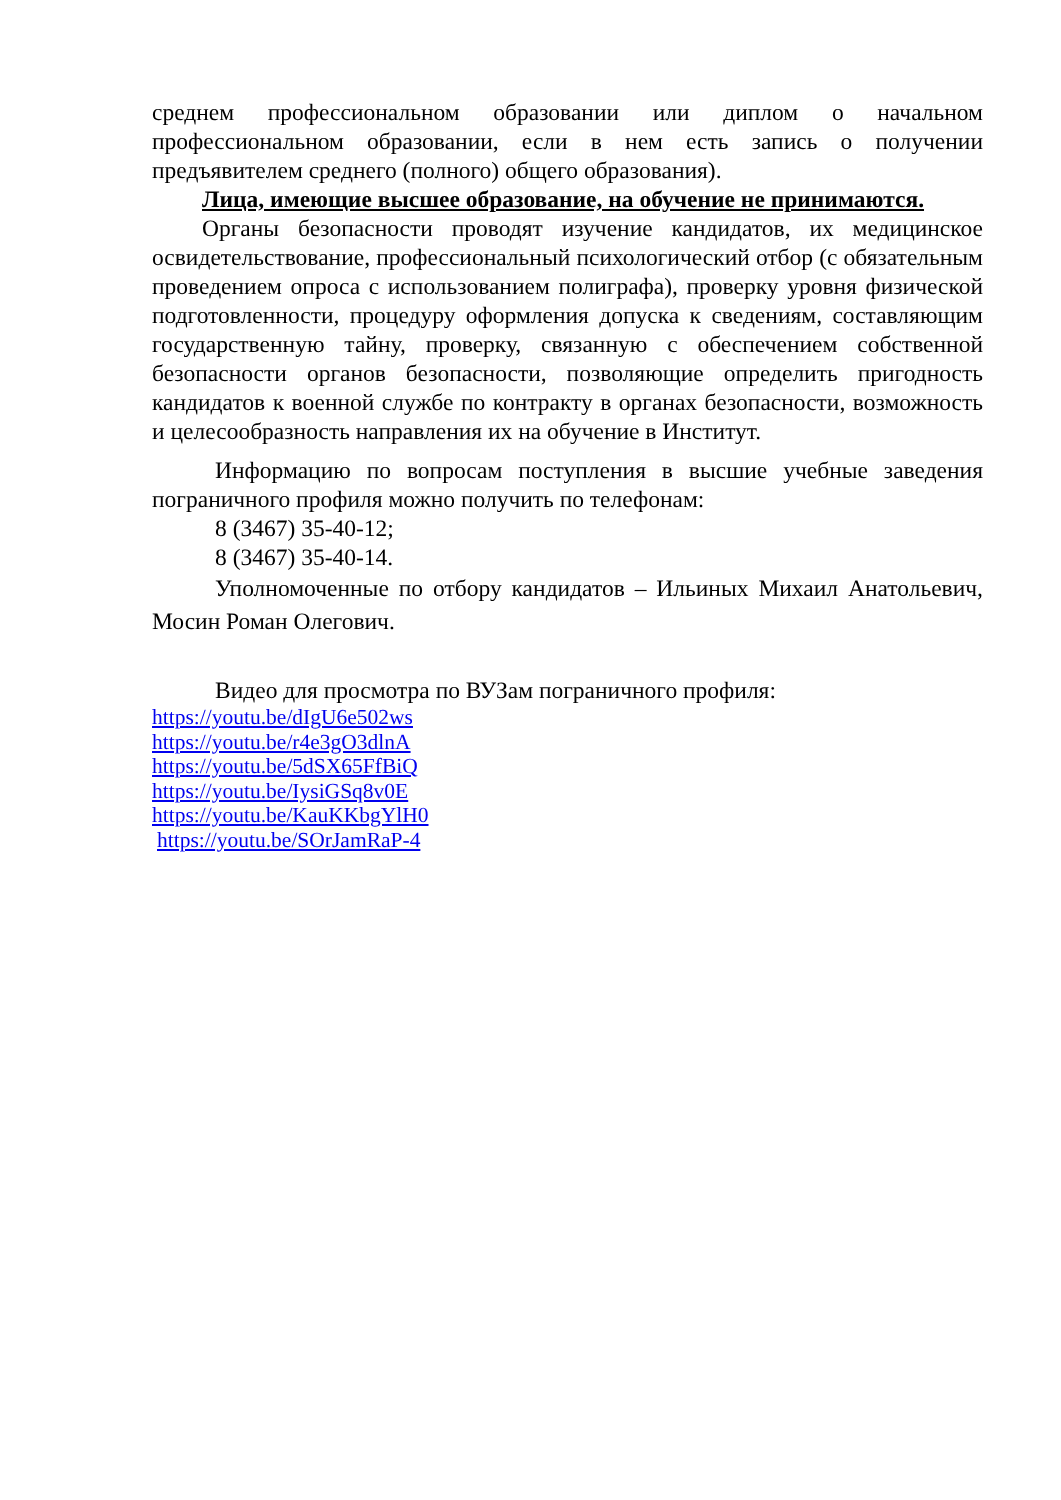среднем профессиональном образовании или диплом о начальном профессиональном образовании, если в нем есть запись о получении предъявителем среднего (полного) общего образования).
Лица, имеющие высшее образование, на обучение не принимаются.
Органы безопасности проводят изучение кандидатов, их медицинское освидетельствование, профессиональный психологический отбор (с обязательным проведением опроса с использованием полиграфа), проверку уровня физической подготовленности, процедуру оформления допуска к сведениям, составляющим государственную тайну, проверку, связанную с обеспечением собственной безопасности органов безопасности, позволяющие определить пригодность кандидатов к военной службе по контракту в органах безопасности, возможность и целесообразность направления их на обучение в Институт.
Информацию по вопросам поступления в высшие учебные заведения пограничного профиля можно получить по телефонам:
8 (3467) 35-40-12;
8 (3467) 35-40-14.
Уполномоченные по отбору кандидатов – Ильиных Михаил Анатольевич, Мосин Роман Олегович.
Видео для просмотра по ВУЗам пограничного профиля:
https://youtu.be/dIgU6e502ws
https://youtu.be/r4e3gO3dlnA
https://youtu.be/5dSX65FfBiQ
https://youtu.be/IysiGSq8v0E
https://youtu.be/KauKKbgYlH0
https://youtu.be/SOrJamRaP-4